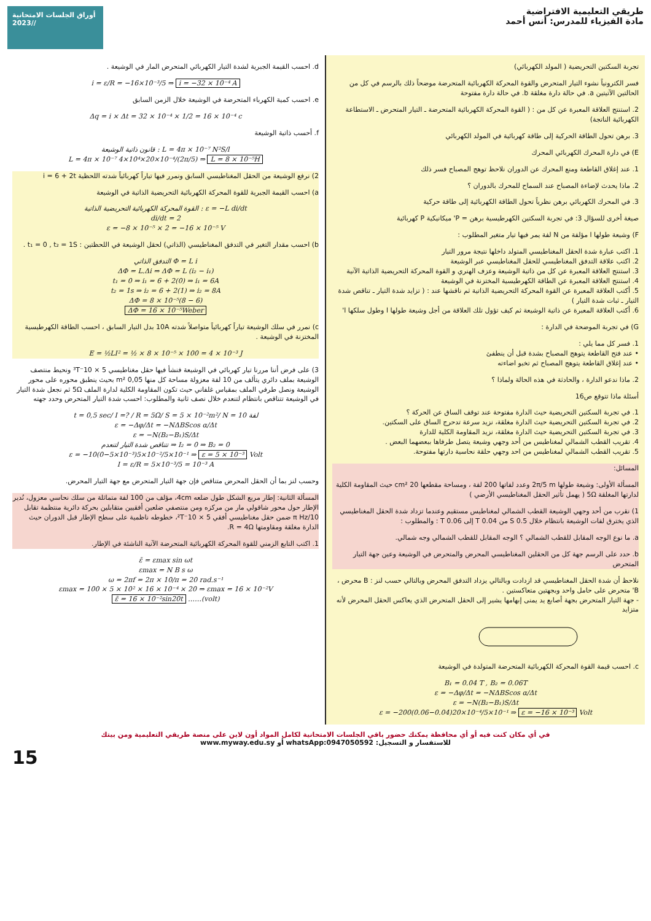أوراق الجلسات الامتحانية /2023/
طريقي التعليمية الافتراضية
مادة الفيزياء للمدرس: أنس أحمد
تجربة السكتين التحريضية ( المولد الكهربائي)
فسر الكترونياً نشوء التيار المتحرض والقوة المحركة الكهربائية المتحرضة موضحاً ذلك بالرسم في كل من الحالتين الآتيتين a. في حالة دارة مغلقة b. في حالة دارة مفتوحة
2. استنتج العلاقة المعبرة عن كل من : ( القوة المحركة الكهربائية المتحرضة ـ التيار المتحرض ـ الاستطاعة الكهربائية الناتجة)
3. برهن تحول الطاقة الحركية إلى طاقة كهربائية في المولد الكهربائي
E) في دارة المحرك الكهربائي المحرك
1. عند إغلاق القاطعة ومنع المحرك عن الدوران نلاحظ توهج المصباح فسر ذلك
2. ماذا يحدث لإضاءة المصباح عند السماح للمحرك بالدوران ؟
3. في المحرك الكهربائي برهن نظرياً تحول الطاقة الكهربائية إلى طاقة حركية
صيغة أخرى للسؤال 3: في تجربة السكتين الكهرطيسية برهن = P' ميكانيكية P كهربائية
F) وشيعة طولها l مؤلفة من N لفة يمر فيها تيار متغير المطلوب :
1. اكتب عبارة شدة الحقل المغناطيسي المتولد داخلها نتيجة مرور التيار
2. اكتب علاقة التدفق المغناطيسي للحقل المغناطيسي عبر الوشيعة
3. استنتج العلاقة المعبرة عن كل من ذاتية الوشيعة وعزف الهنري و القوة المحركة التحريضية الذاتية الآنية
4. استنتج العلاقة المعبرة عن الطاقة الكهرطيسية المختزنة في الوشيعة
5. أكتب العلاقة المعبرة عن القوة المحركة التحريضية الذاتية ثم ناقشها عند : ( تزايد شدة التيار ـ تناقص شدة التيار ـ ثبات شدة التيار )
6. أكتب العلاقة المعبرة عن ذاتية الوشيعة ثم كيف تؤول تلك العلاقة من أجل وشيعة طولها l وطول سلكها l'
G) في تجربة الموضحة في الدارة :
1. فسر كل مما يلي :
• عند فتح القاطعة يتوهج المصباح بشدة قبل أن ينطفئ
• عند إغلاق القاطعة يتوهج المصباح ثم تخبو اضاءته
2. ماذا ندعو الدارة ، والحادثة في هذه الحالة ولماذا ؟
أسئلة ماذا تتوقع ص16
1. في تجربة السكتين التحريضية حيث الدارة مفتوحة عند توقف الساق عن الحركة ؟
2. في تجربة السكتين التحريضية حيث الدارة مغلقة، نزيد سرعة تدحرج الساق على السكتين.
3. في تجربة السكتين التحريضية حيث الدارة مغلقة، نزيد المقاومة الكلية للدارة
4. تقريب القطب الشمالي لمغناطيس من أحد وجهي وشيعة يتصل طرفاها ببعضهما البعض .
5. تقريب القطب الشمالي لمغناطيس من احد وجهي حلقة نحاسية دارتها مفتوحة.
المسائل:
المسألة الأولى: وشيعة طولها 2π/5 m وعدد لفاتها 200 لفة ، ومساحة مقطعها 20 cm² حيث المقاومة الكلية لدارتها المغلقة 5Ω ( يهمل تأثير الحقل المغناطيسي الأرضي )
1) نقرب من أحد وجهي الوشيعة القطب الشمالي لمغناطيس مستقيم وعندما تزداد شدة الحقل المغناطيسي الذي يخترق لفات الوشيعة بانتظام خلال 0.5 S من 0.04 T إلى 0.06 T : والمطلوب :
a. ما نوع الوجه المقابل للقطب الشمالي ؟ الوجه المقابل للقطب الشمالي وجه شمالي.
b. حدد على الرسم جهة كل من الحقلين المغناطيسي المحرض والمتحرض في الوشيعة وعين جهة التيار المتحرض
نلاحظ أن شدة الحقل المغناطيسي قد ازدادت وبالتالي يزداد التدفق المحرض وبالتالي حسب لنز : B محرض ، B' متحرض على حامل واحد وبجهتين متعاكستين .
- جهة التيار المتحرض بجهة أصابع يد يمنى إبهامها يشير إلى الحقل المتحرض الذي يعاكس الحقل المحرض لأنه متزايد
c. احسب قيمة القوة المحركة الكهربائية المتحرضة المتولدة في الوشيعة
B₁ = 0.04 T , B₂ = 0.06T
ε = −Δφ/Δt = −NΔBScos α/Δt
ε = −N(B₂−B₁)S/Δt
ε = −200(0.06−0.04)20×10⁻⁴/5×10⁻¹ ⇒ ε = −16 × 10⁻³ Volt
d. احسب القيمة الجبرية لشدة التيار الكهربائي المتحرض المار في الوشيعة .
i = ε/R = −16×10⁻³/5 ⇒ i = −32 × 10⁻⁴ A
e. احسب كمية الكهرباء المتحرضة في الوشيعة خلال الزمن السابق
Δq = i × Δt = 32 × 10⁻⁴ × 1/2 = 16 × 10⁻⁴ c
f. أحسب ذاتية الوشيعة
قانون ذاتية الوشيعة : L = 4π × 10⁻⁷ N²S/l
L = 4π × 10⁻⁷ 4×10⁴×20×10⁻⁴/(2π/5) ⇒ L = 8 × 10⁻⁵H
2) نرفع الوشيعة من الحقل المغناطيسي السابق ونمرر فيها تياراً كهربائياً شدته اللحظية i = 6 + 2t
a) احسب القيمة الجبرية للقوة المحركة الكهربائية التحريضية الذاتية في الوشيعة
القوة المحركة الكهربائية التحريضية الذاتية : ε = −L di/dt
di/dt = 2
ε = −8 × 10⁻⁵ × 2 = −16 × 10⁻⁵ V
b) احسب مقدار التغير في التدفق المغناطيسي (الذاتي) لحقل الوشيعة في اللحظتين : t₁ = 0 , t₂ = 1S .
التدفق الذاتي Φ = L i
ΔΦ = L.Δi ⇒ ΔΦ = L (i₂ − i₁)
t₁ = 0 ⇒ i₁ = 6 + 2(0) ⇒ i₁ = 6A
t₂ = 1s ⇒ i₂ = 6 + 2(1) ⇒ i₂ = 8A
ΔΦ = 8 × 10⁻⁵(8 − 6)
ΔΦ = 16 × 10⁻⁵Weber
c) نمرر في سلك الوشيعة تياراً كهربائياً متواصلاً شدته 10A بدل التيار السابق ، احسب الطاقة الكهرطيسية المختزنة في الوشيعة .
E = ½LI² = ½ × 8 × 10⁻⁵ × 100 = 4 × 10⁻³ J
3) على فرض أننا مررنا تيار كهربائي في الوشيعة فنشأ فيها حقل مغناطيسي 5 × 10⁻³T ونحيط منتصف الوشيعة بملف دائري يتألف من 10 لفة معزولة مساحة كل منها 0,05 m² بحيث ينطبق محوره على محور الوشيعة ونصل طرفي الملف بمقياس غلفاني حيث تكون المقاومة الكلية لدارة الملف 5Ω ثم نجعل شدة التيار في الوشيعة تتناقص بانتظام لتنعدم خلال نصف ثانية والمطلوب: احسب شدة التيار المتحرض وحدد جهته
t = 0,5 sec/ I =? / R = 5Ω/ S = 5 × 10⁻²m²/ N = 10 لفة
ε = −Δφ/Δt = −NΔBScos α/Δt
ε = −N(B₂−B₁)S/Δt
تتناقص شدة التيار لتنعدم ⇒ I₂ = 0 ⇒ B₂ = 0
ε = −10(0−5×10⁻³)5×10⁻²/5×10⁻¹ ⇒ ε = 5 × 10⁻³ Volt
I = ε/R = 5×10⁻³/5 = 10⁻³ A
وحسب لنز بما أن الحقل المحرض متناقص فإن جهة التيار المتحرض مع جهة التيار المحرض.
المسألة الثانية: إطار مربع الشكل طول ضلعه 4cm، مؤلف من 100 لفة متماثلة من سلك نحاسي معزول، نُدير الإطار حول محور شاقولي مار من مركزه ومن منتصفي ضلعين أفقيين متقابلين بحركة دائرية منتظمة تقابل 10/π Hz ضمن حقل مغناطيسي أفقي 5 × 10⁻²T، خطوطه ناظمية على سطح الإطار قبل الدوران حيث الدارة مغلقة ومقاومتها R = 4Ω.
1. اكتب التابع الزمني للقوة المحركة الكهربائية المتحرضة الآنية الناشئة في الإطار.
ε̄ = εmax sin ωt
εmax = N B s ω
ω = 2πf = 2π × 10/π = 20 rad.s⁻¹
εmax = 100 × 5 × 10² × 16 × 10⁻⁴ × 20 ⇒ εmax = 16 × 10⁻²V
ε̄ = 16 × 10⁻²sin20t ……(volt)
في أي مكان كنت فيه أو أي محافظة يمكنك حضور باقي الجلسات الامتحانية لكامل المواد أون لاين على منصة طريقي التعليمية ومن بيتك
للاستفسار و التسجيل: whatsApp:0947050592 أو www.myway.edu.sy
15